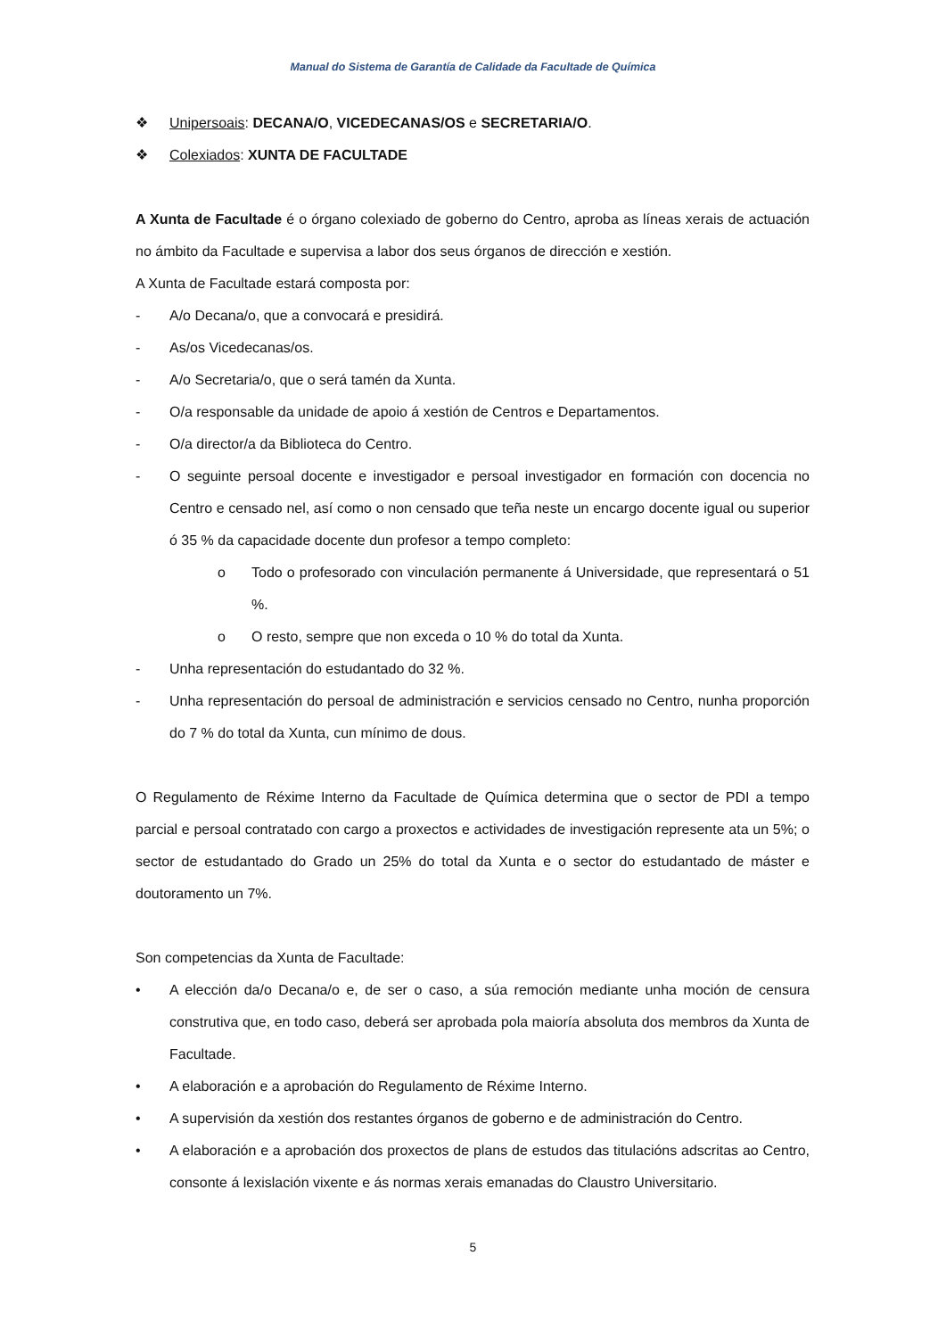Manual do Sistema de Garantía de Calidade da Facultade de Química
❖ Unipersoais: DECANA/O, VICEDECANAS/OS e SECRETARIA/O.
❖ Colexiados: XUNTA DE FACULTADE
A Xunta de Facultade é o órgano colexiado de goberno do Centro, aproba as líneas xerais de actuación no ámbito da Facultade e supervisa a labor dos seus órganos de dirección e xestión.
A Xunta de Facultade estará composta por:
- A/o Decana/o, que a convocará e presidirá.
- As/os Vicedecanas/os.
- A/o Secretaria/o, que o será tamén da Xunta.
- O/a responsable da unidade de apoio á xestión de Centros e Departamentos.
- O/a director/a da Biblioteca do Centro.
- O seguinte persoal docente e investigador e persoal investigador en formación con docencia no Centro e censado nel, así como o non censado que teña neste un encargo docente igual ou superior ó 35 % da capacidade docente dun profesor a tempo completo:
o Todo o profesorado con vinculación permanente á Universidade, que representará o 51 %.
o O resto, sempre que non exceda o 10 % do total da Xunta.
- Unha representación do estudantado do 32 %.
- Unha representación do persoal de administración e servicios censado no Centro, nunha proporción do 7 % do total da Xunta, cun mínimo de dous.
O Regulamento de Réxime Interno da Facultade de Química determina que o sector de PDI a tempo parcial e persoal contratado con cargo a proxectos e actividades de investigación represente ata un 5%; o sector de estudantado do Grado un 25% do total da Xunta e o sector do estudantado de máster e doutoramento un 7%.
Son competencias da Xunta de Facultade:
• A elección da/o Decana/o e, de ser o caso, a súa remoción mediante unha moción de censura construtiva que, en todo caso, deberá ser aprobada pola maioría absoluta dos membros da Xunta de Facultade.
• A elaboración e a aprobación do Regulamento de Réxime Interno.
• A supervisión da xestión dos restantes órganos de goberno e de administración do Centro.
• A elaboración e a aprobación dos proxectos de plans de estudos das titulacións adscritas ao Centro, consonte á lexislación vixente e ás normas xerais emanadas do Claustro Universitario.
5